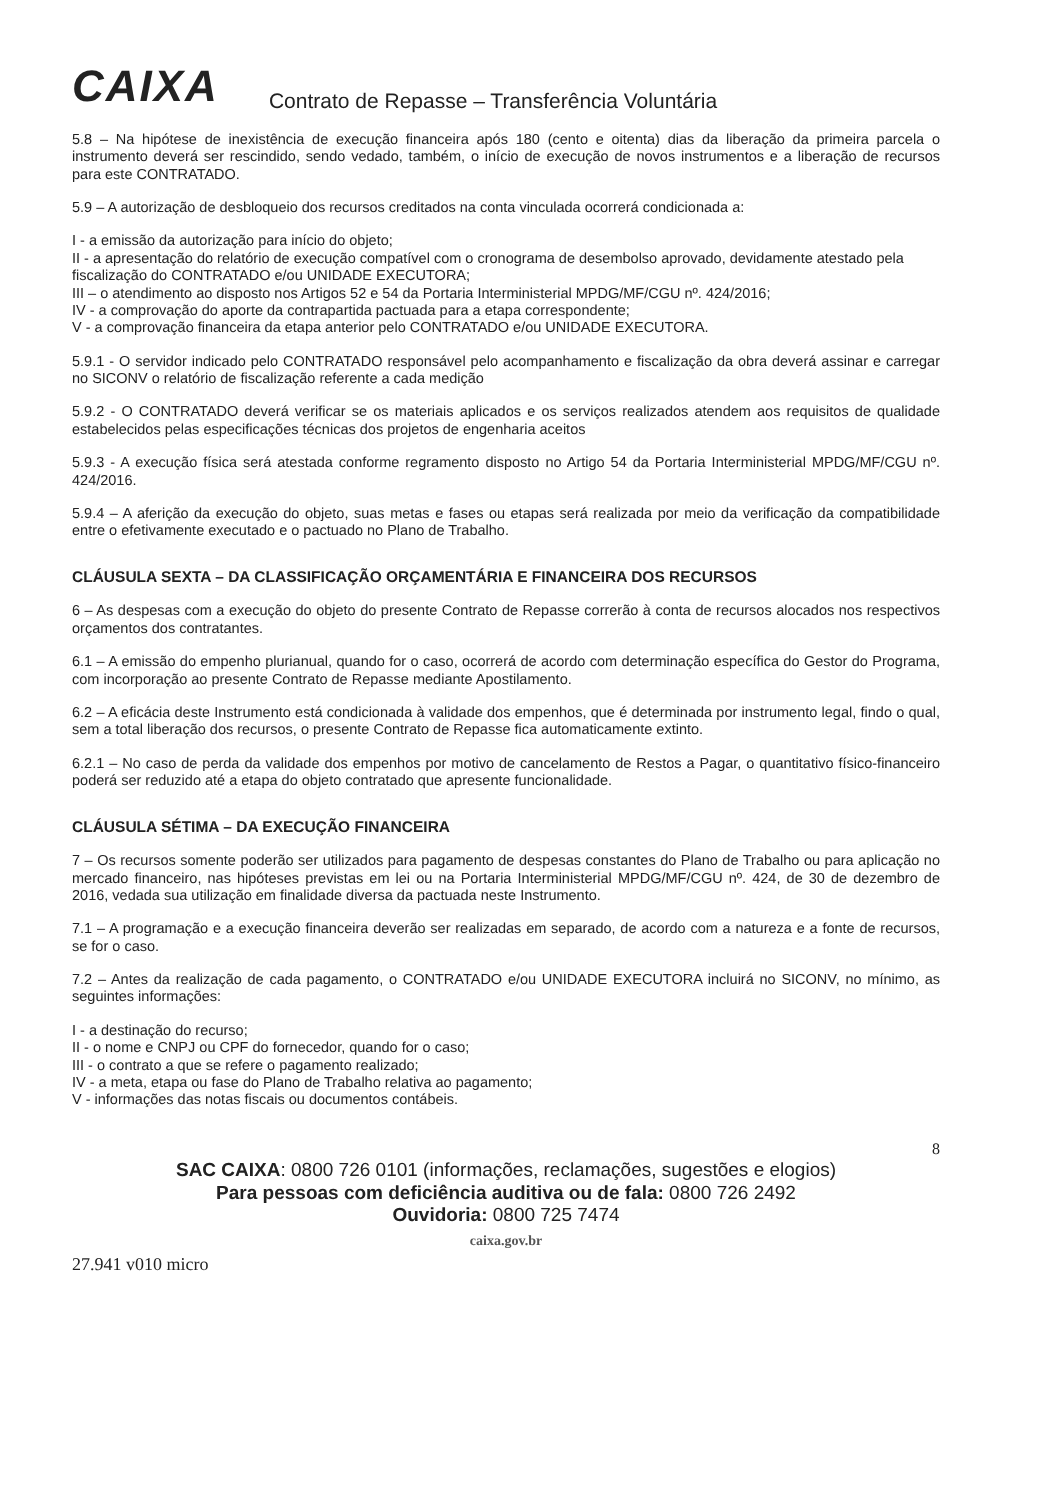CAIXA
Contrato de Repasse – Transferência Voluntária
5.8 – Na hipótese de inexistência de execução financeira após 180 (cento e oitenta) dias da liberação da primeira parcela o instrumento deverá ser rescindido, sendo vedado, também, o início de execução de novos instrumentos e a liberação de recursos para este CONTRATADO.
5.9 – A autorização de desbloqueio dos recursos creditados na conta vinculada ocorrerá condicionada a:
I - a emissão da autorização para início do objeto;
II - a apresentação do relatório de execução compatível com o cronograma de desembolso aprovado, devidamente atestado pela fiscalização do CONTRATADO e/ou UNIDADE EXECUTORA;
III – o atendimento ao disposto nos Artigos 52 e 54 da Portaria Interministerial MPDG/MF/CGU nº. 424/2016;
IV - a comprovação do aporte da contrapartida pactuada para a etapa correspondente;
V - a comprovação financeira da etapa anterior pelo CONTRATADO e/ou UNIDADE EXECUTORA.
5.9.1 - O servidor indicado pelo CONTRATADO responsável pelo acompanhamento e fiscalização da obra deverá assinar e carregar no SICONV o relatório de fiscalização referente a cada medição
5.9.2 - O CONTRATADO deverá verificar se os materiais aplicados e os serviços realizados atendem aos requisitos de qualidade estabelecidos pelas especificações técnicas dos projetos de engenharia aceitos
5.9.3 - A execução física será atestada conforme regramento disposto no Artigo 54 da Portaria Interministerial MPDG/MF/CGU nº. 424/2016.
5.9.4 – A aferição da execução do objeto, suas metas e fases ou etapas será realizada por meio da verificação da compatibilidade entre o efetivamente executado e o pactuado no Plano de Trabalho.
CLÁUSULA SEXTA – DA CLASSIFICAÇÃO ORÇAMENTÁRIA E FINANCEIRA DOS RECURSOS
6 – As despesas com a execução do objeto do presente Contrato de Repasse correrão à conta de recursos alocados nos respectivos orçamentos dos contratantes.
6.1 – A emissão do empenho plurianual, quando for o caso, ocorrerá de acordo com determinação específica do Gestor do Programa, com incorporação ao presente Contrato de Repasse mediante Apostilamento.
6.2 – A eficácia deste Instrumento está condicionada à validade dos empenhos, que é determinada por instrumento legal, findo o qual, sem a total liberação dos recursos, o presente Contrato de Repasse fica automaticamente extinto.
6.2.1 – No caso de perda da validade dos empenhos por motivo de cancelamento de Restos a Pagar, o quantitativo físico-financeiro poderá ser reduzido até a etapa do objeto contratado que apresente funcionalidade.
CLÁUSULA SÉTIMA – DA EXECUÇÃO FINANCEIRA
7 – Os recursos somente poderão ser utilizados para pagamento de despesas constantes do Plano de Trabalho ou para aplicação no mercado financeiro, nas hipóteses previstas em lei ou na Portaria Interministerial MPDG/MF/CGU nº. 424, de 30 de dezembro de 2016, vedada sua utilização em finalidade diversa da pactuada neste Instrumento.
7.1 – A programação e a execução financeira deverão ser realizadas em separado, de acordo com a natureza e a fonte de recursos, se for o caso.
7.2 – Antes da realização de cada pagamento, o CONTRATADO e/ou UNIDADE EXECUTORA incluirá no SICONV, no mínimo, as seguintes informações:
I - a destinação do recurso;
II - o nome e CNPJ ou CPF do fornecedor, quando for o caso;
III - o contrato a que se refere o pagamento realizado;
IV - a meta, etapa ou fase do Plano de Trabalho relativa ao pagamento;
V - informações das notas fiscais ou documentos contábeis.
8
SAC CAIXA: 0800 726 0101 (informações, reclamações, sugestões e elogios)
Para pessoas com deficiência auditiva ou de fala: 0800 726 2492
Ouvidoria: 0800 725 7474
caixa.gov.br
27.941 v010 micro